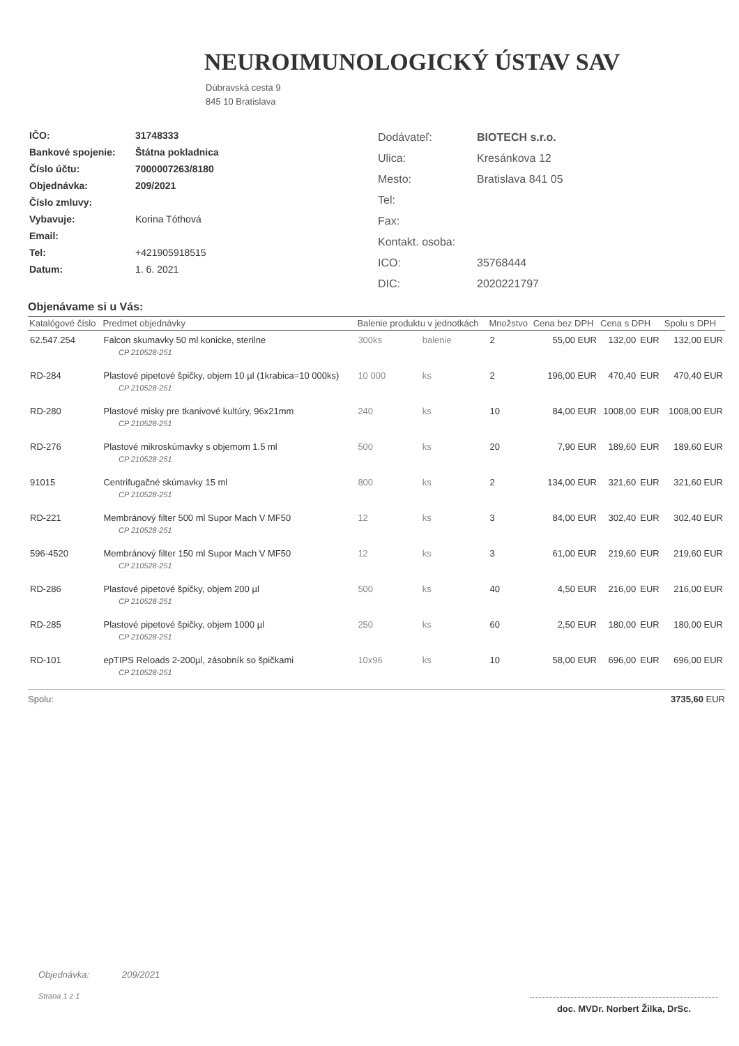NEUROIMUNOLOGICKÝ ÚSTAV SAV
Dúbravská cesta 9
845 10 Bratislava
| IČO: | 31748333 |
| Bankové spojenie: | Štátna pokladnica |
| Číslo účtu: | 7000007263/8180 |
| Objednávka: | 209/2021 |
| Číslo zmluvy: | |
| Vybavuje: | Korina Tóthová |
| Email: | |
| Tel: | +421905918515 |
| Datum: | 1. 6. 2021 |
| Dodávateľ: | BIOTECH s.r.o. |
| Ulica: | Kresánkova 12 |
| Mesto: | Bratislava 841 05 |
| Tel: | |
| Fax: | |
| Kontakt. osoba: | |
| ICO: | 35768444 |
| DIC: | 2020221797 |
Objenávame si u Vás:
| Katalógové číslo | Predmet objednávky | Balenie produktu v jednotkách | | Množstvo | Cena bez DPH | Cena s DPH | | Spolu s DPH |
| --- | --- | --- | --- | --- | --- | --- | --- | --- |
| 62.547.254 | Falcon skumavky 50 ml konicke, sterilne | 300ks | balenie | 2 | 55,00 EUR | 132,00 | EUR | 132,00 EUR |
| CP 210528-251 | | | | | | | | |
| RD-284 | Plastové pipetové špičky, objem 10 µl (1krabica=10 000ks) | 10 000 | ks | 2 | 196,00 EUR | 470,40 | EUR | 470,40 EUR |
| CP 210528-251 | | | | | | | | |
| RD-280 | Plastové misky pre tkanivové kultúry, 96x21mm | 240 | ks | 10 | 84,00 EUR | 1008,00 | EUR | 1008,00 EUR |
| CP 210528-251 | | | | | | | | |
| RD-276 | Plastové mikroskúmavky s objemom 1.5 ml | 500 | ks | 20 | 7,90 EUR | 189,60 | EUR | 189,60 EUR |
| CP 210528-251 | | | | | | | | |
| 91015 | Centrifugačné skúmavky 15 ml | 800 | ks | 2 | 134,00 EUR | 321,60 | EUR | 321,60 EUR |
| CP 210528-251 | | | | | | | | |
| RD-221 | Membránový filter 500 ml Supor Mach V MF50 | 12 | ks | 3 | 84,00 EUR | 302,40 | EUR | 302,40 EUR |
| CP 210528-251 | | | | | | | | |
| 596-4520 | Membránový filter 150 ml Supor Mach V MF50 | 12 | ks | 3 | 61,00 EUR | 219,60 | EUR | 219,60 EUR |
| CP 210528-251 | | | | | | | | |
| RD-286 | Plastové pipetové špičky, objem 200 µl | 500 | ks | 40 | 4,50 EUR | 216,00 | EUR | 216,00 EUR |
| CP 210528-251 | | | | | | | | |
| RD-285 | Plastové pipetové špičky, objem 1000 µl | 250 | ks | 60 | 2,50 EUR | 180,00 | EUR | 180,00 EUR |
| CP 210528-251 | | | | | | | | |
| RD-101 | epTIPS Reloads 2-200µl, zásobník so špičkami | 10x96 | ks | 10 | 58,00 EUR | 696,00 | EUR | 696,00 EUR |
| CP 210528-251 | | | | | | | | |
Spolu: 3735,60 EUR
Objednávka: 209/2021
Strana 1 z 1
doc. MVDr. Norbert Žilka, DrSc.